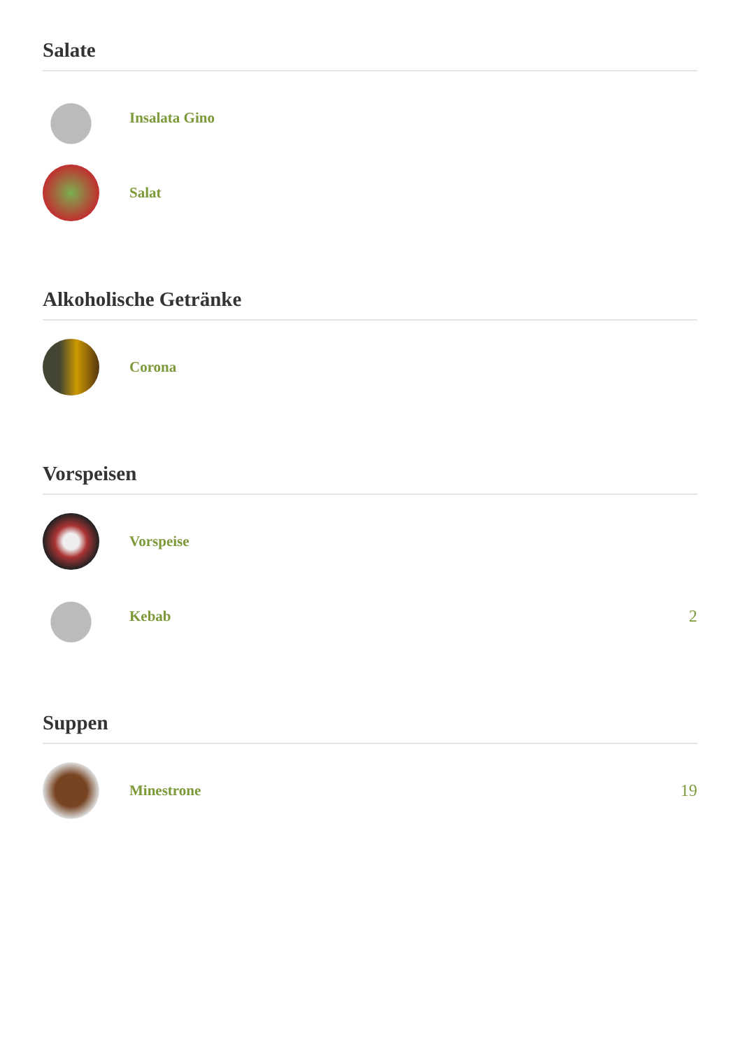Salate
Insalata Gino
Salat
Alkoholische Getränke
Corona
Vorspeisen
Vorspeise
Kebab 2
Suppen
Minestrone 19